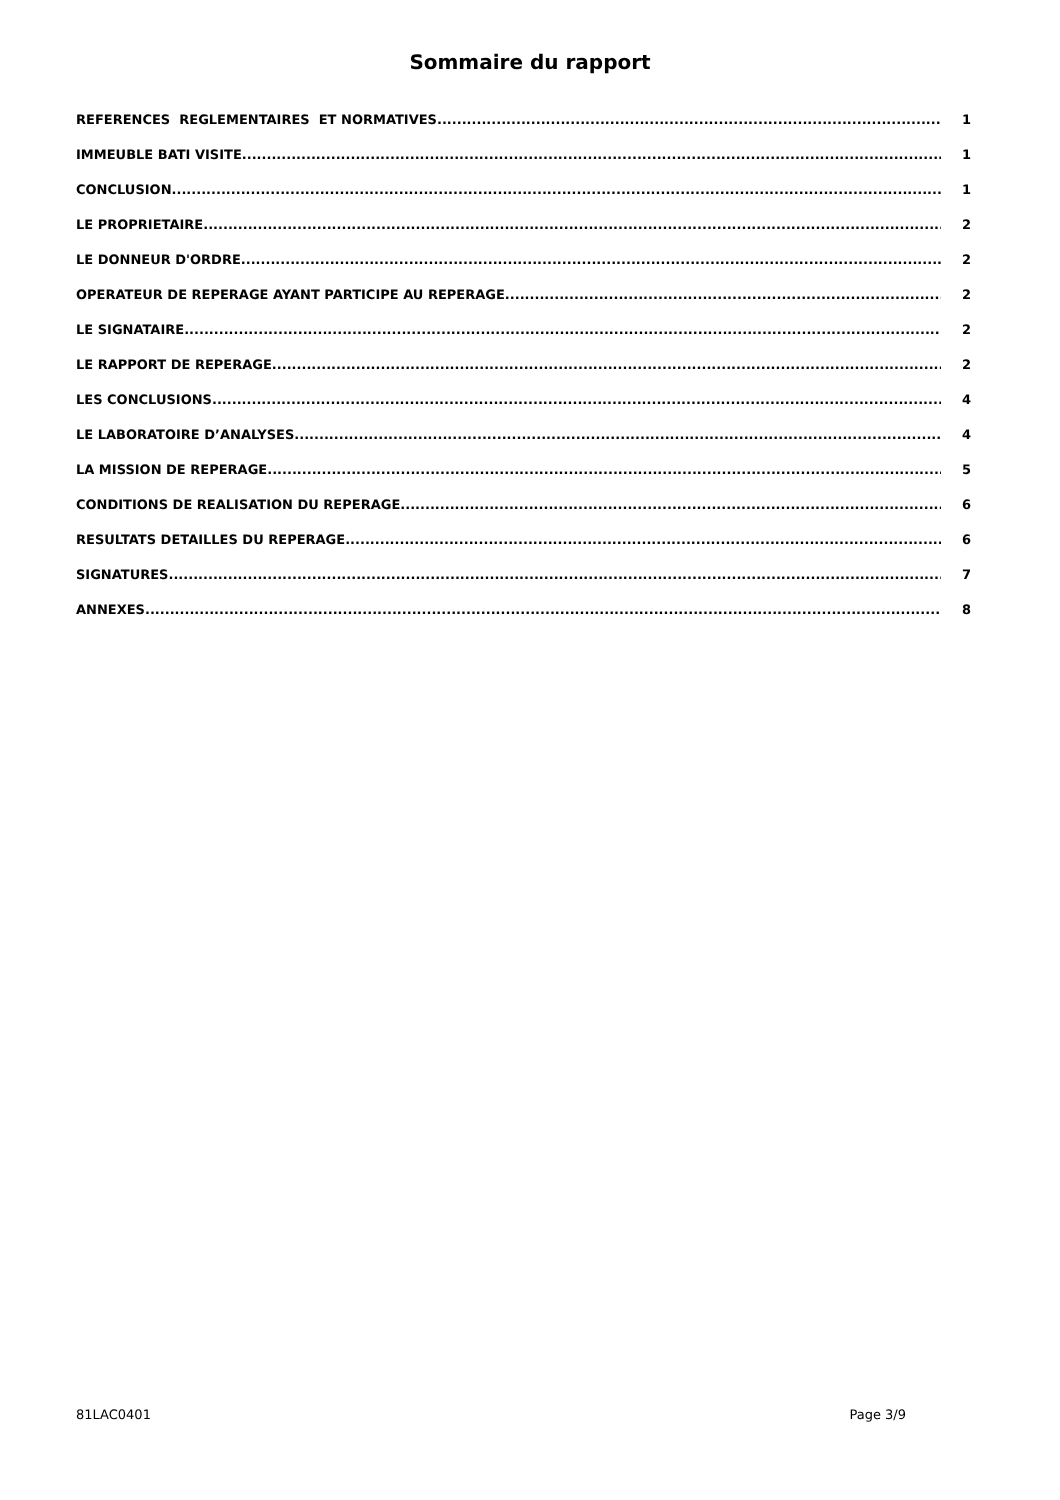Sommaire du rapport
REFERENCES REGLEMENTAIRES ET NORMATIVES 1
IMMEUBLE BATI VISITE 1
CONCLUSION 1
LE PROPRIETAIRE 2
LE DONNEUR D'ORDRE 2
OPERATEUR DE REPERAGE AYANT PARTICIPE AU REPERAGE 2
LE SIGNATAIRE 2
LE RAPPORT DE REPERAGE 2
LES CONCLUSIONS 4
LE LABORATOIRE D’ANALYSES 4
LA MISSION DE REPERAGE 5
CONDITIONS DE REALISATION DU REPERAGE 6
RESULTATS DETAILLES DU REPERAGE 6
SIGNATURES 7
ANNEXES 8
81LAC0401 Page 3/9